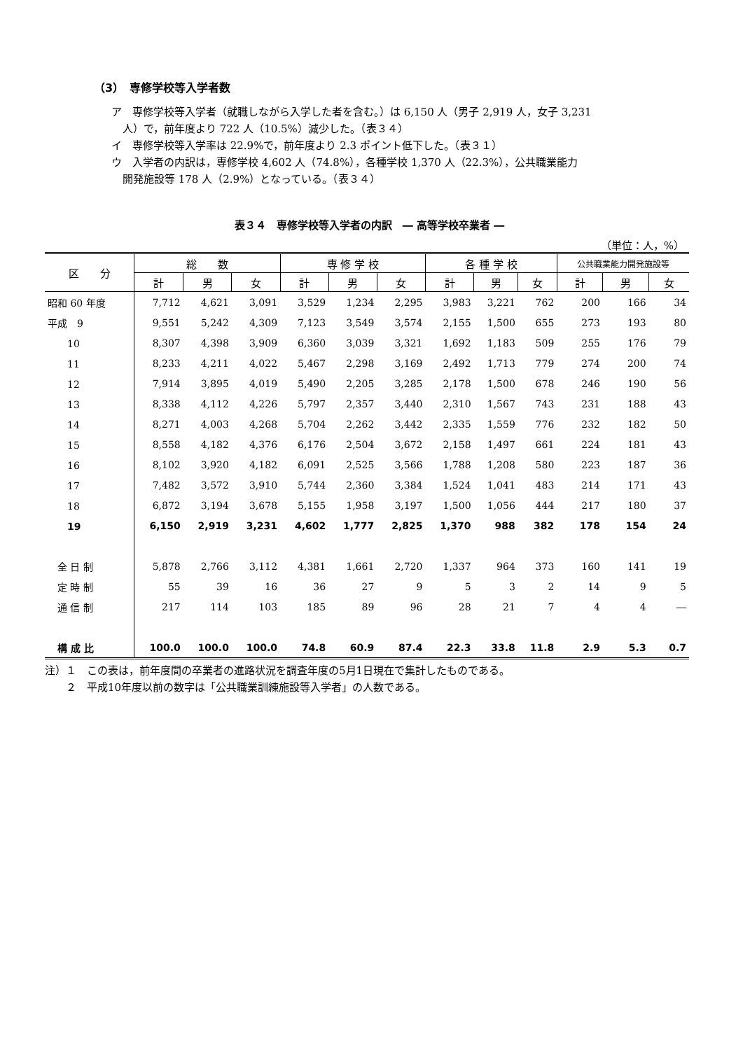（3）　専修学校等入学者数
ア　専修学校等入学者（就職しながら入学した者を含む。）は 6,150 人（男子 2,919 人，女子 3,231
人）で，前年度より 722 人（10.5%）減少した。（表３４）
イ　専修学校等入学率は 22.9%で，前年度より 2.3 ポイント低下した。（表３１）
ウ　入学者の内訳は，専修学校 4,602 人（74.8%），各種学校 1,370 人（22.3%），公共職業能力
開発施設等 178 人（2.9%）となっている。（表３４）
表３４　専修学校等入学者の内訳　― 高等学校卒業者 ―
（単位：人，%）
| 区 分 | 総 数 | | | 専 修 学 校 | | | 各 種 学 校 | | | 公共職業能力開発施設等 | | |
| --- | --- | --- | --- | --- | --- | --- | --- | --- | --- | --- | --- | --- |
| | 計 | 男 | 女 | 計 | 男 | 女 | 計 | 男 | 女 | 計 | 男 | 女 |
| 昭和 60 年度 | 7,712 | 4,621 | 3,091 | 3,529 | 1,234 | 2,295 | 3,983 | 3,221 | 762 | 200 | 166 | 34 |
| 平成 9 | 9,551 | 5,242 | 4,309 | 7,123 | 3,549 | 3,574 | 2,155 | 1,500 | 655 | 273 | 193 | 80 |
| 10 | 8,307 | 4,398 | 3,909 | 6,360 | 3,039 | 3,321 | 1,692 | 1,183 | 509 | 255 | 176 | 79 |
| 11 | 8,233 | 4,211 | 4,022 | 5,467 | 2,298 | 3,169 | 2,492 | 1,713 | 779 | 274 | 200 | 74 |
| 12 | 7,914 | 3,895 | 4,019 | 5,490 | 2,205 | 3,285 | 2,178 | 1,500 | 678 | 246 | 190 | 56 |
| 13 | 8,338 | 4,112 | 4,226 | 5,797 | 2,357 | 3,440 | 2,310 | 1,567 | 743 | 231 | 188 | 43 |
| 14 | 8,271 | 4,003 | 4,268 | 5,704 | 2,262 | 3,442 | 2,335 | 1,559 | 776 | 232 | 182 | 50 |
| 15 | 8,558 | 4,182 | 4,376 | 6,176 | 2,504 | 3,672 | 2,158 | 1,497 | 661 | 224 | 181 | 43 |
| 16 | 8,102 | 3,920 | 4,182 | 6,091 | 2,525 | 3,566 | 1,788 | 1,208 | 580 | 223 | 187 | 36 |
| 17 | 7,482 | 3,572 | 3,910 | 5,744 | 2,360 | 3,384 | 1,524 | 1,041 | 483 | 214 | 171 | 43 |
| 18 | 6,872 | 3,194 | 3,678 | 5,155 | 1,958 | 3,197 | 1,500 | 1,056 | 444 | 217 | 180 | 37 |
| 19 | 6,150 | 2,919 | 3,231 | 4,602 | 1,777 | 2,825 | 1,370 | 988 | 382 | 178 | 154 | 24 |
| 全 日 制 | 5,878 | 2,766 | 3,112 | 4,381 | 1,661 | 2,720 | 1,337 | 964 | 373 | 160 | 141 | 19 |
| 定 時 制 | 55 | 39 | 16 | 36 | 27 | 9 | 5 | 3 | 2 | 14 | 9 | 5 |
| 通 信 制 | 217 | 114 | 103 | 185 | 89 | 96 | 28 | 21 | 7 | 4 | 4 | ― |
| 構 成 比 | 100.0 | 100.0 | 100.0 | 74.8 | 60.9 | 87.4 | 22.3 | 33.8 | 11.8 | 2.9 | 5.3 | 0.7 |
注）１　この表は，前年度間の卒業者の進路状況を調査年度の5月1日現在で集計したものである。
　　２　平成10年度以前の数字は「公共職業訓練施設等入学者」の人数である。